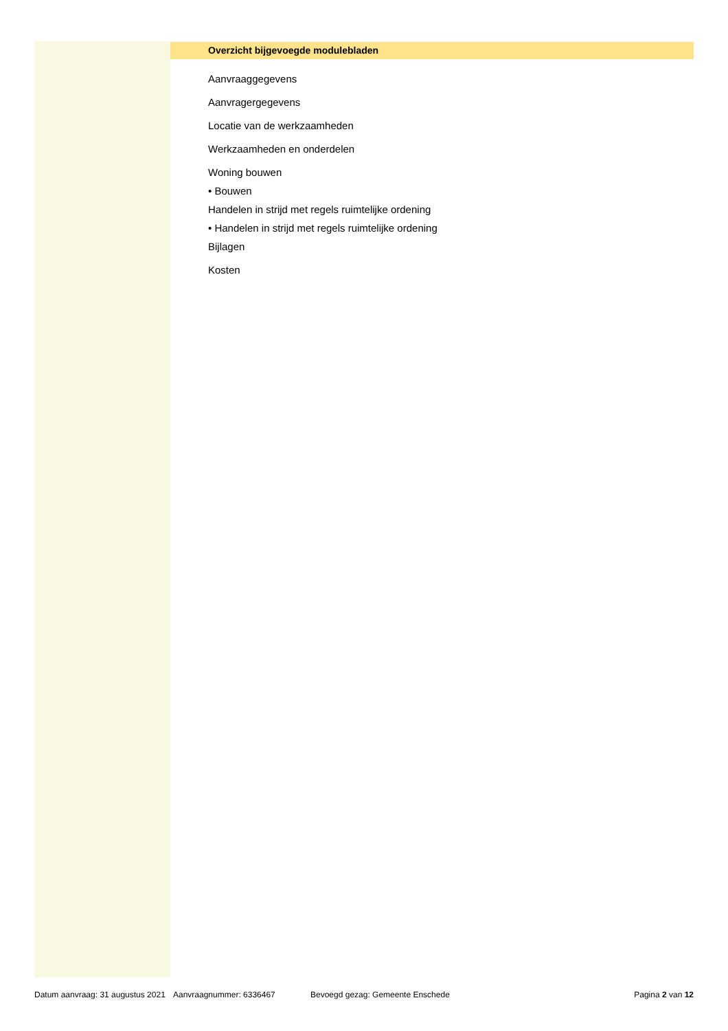Overzicht bijgevoegde modulebladen
Aanvraaggegevens
Aanvragergegevens
Locatie van de werkzaamheden
Werkzaamheden en onderdelen
Woning bouwen
• Bouwen
Handelen in strijd met regels ruimtelijke ordening
• Handelen in strijd met regels ruimtelijke ordening
Bijlagen
Kosten
Datum aanvraag: 31 augustus 2021 Aanvraagnummer: 6336467 Bevoegd gezag: Gemeente Enschede Pagina 2 van 12